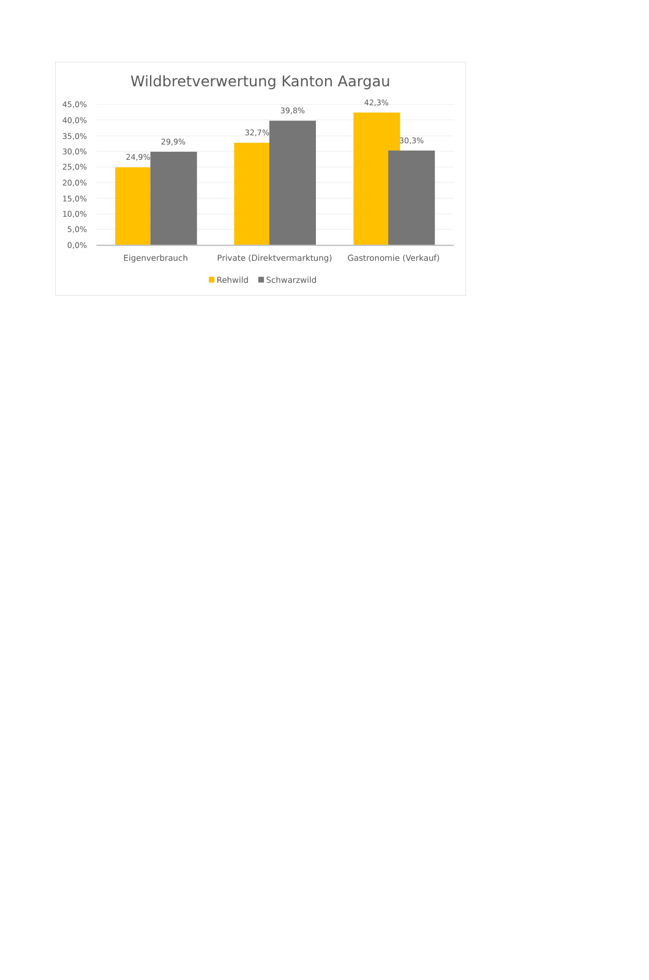Wildbretverwertung Kanton Aargau
45,0%
40,0%
35,0%
30,0%
25,0%
20,0%
15,0%
10,0%
5,0%
0,0%
24,9%
29,9%
32,7%
39,8%
42,3%
30,3%
Eigenverbrauch
Private (Direktvermarktung)
Gastronomie (Verkauf)
Rehwild
Schwarzwild